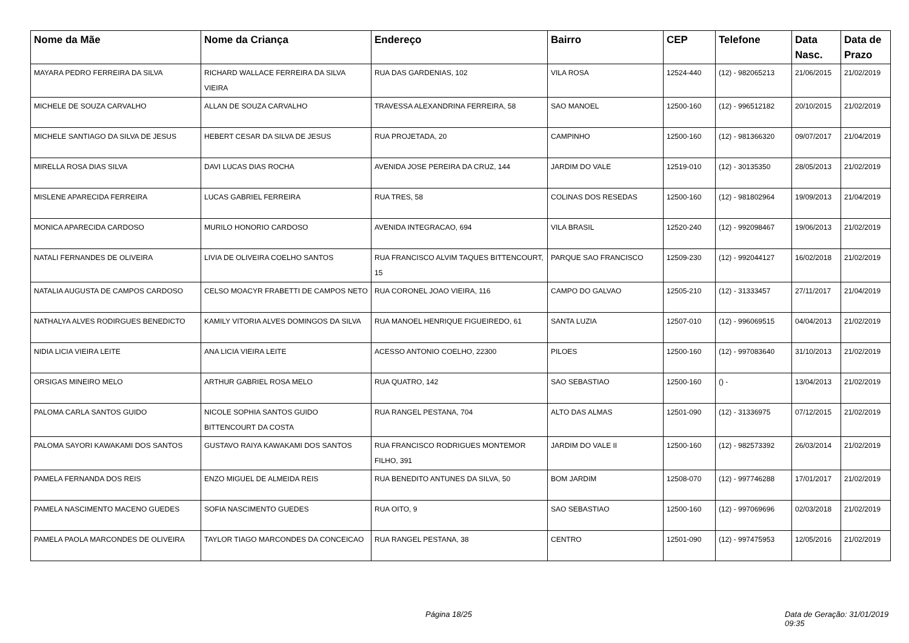| Nome da Mãe | Nome da Criança | Endereço | Bairro | CEP | Telefone | Data Nasc. | Data de Prazo |
| --- | --- | --- | --- | --- | --- | --- | --- |
| MAYARA PEDRO FERREIRA DA SILVA | RICHARD WALLACE FERREIRA DA SILVA VIEIRA | RUA DAS GARDENIAS, 102 | VILA ROSA | 12524-440 | (12) - 982065213 | 21/06/2015 | 21/02/2019 |
| MICHELE DE SOUZA CARVALHO | ALLAN DE SOUZA CARVALHO | TRAVESSA ALEXANDRINA FERREIRA, 58 | SAO MANOEL | 12500-160 | (12) - 996512182 | 20/10/2015 | 21/02/2019 |
| MICHELE SANTIAGO DA SILVA DE JESUS | HEBERT CESAR DA SILVA DE JESUS | RUA PROJETADA, 20 | CAMPINHO | 12500-160 | (12) - 981366320 | 09/07/2017 | 21/04/2019 |
| MIRELLA ROSA DIAS SILVA | DAVI LUCAS DIAS ROCHA | AVENIDA JOSE PEREIRA DA CRUZ, 144 | JARDIM DO VALE | 12519-010 | (12) - 30135350 | 28/05/2013 | 21/02/2019 |
| MISLENE APARECIDA FERREIRA | LUCAS GABRIEL FERREIRA | RUA TRES, 58 | COLINAS DOS RESEDAS | 12500-160 | (12) - 981802964 | 19/09/2013 | 21/04/2019 |
| MONICA APARECIDA CARDOSO | MURILO HONORIO CARDOSO | AVENIDA INTEGRACAO, 694 | VILA BRASIL | 12520-240 | (12) - 992098467 | 19/06/2013 | 21/02/2019 |
| NATALI FERNANDES DE OLIVEIRA | LIVIA DE OLIVEIRA COELHO SANTOS | RUA FRANCISCO ALVIM TAQUES BITTENCOURT, 15 | PARQUE SAO FRANCISCO | 12509-230 | (12) - 992044127 | 16/02/2018 | 21/02/2019 |
| NATALIA AUGUSTA DE CAMPOS CARDOSO | CELSO MOACYR FRABETTI DE CAMPOS NETO | RUA CORONEL JOAO VIEIRA, 116 | CAMPO DO GALVAO | 12505-210 | (12) - 31333457 | 27/11/2017 | 21/04/2019 |
| NATHALYA ALVES RODIRGUES BENEDICTO | KAMILY VITORIA ALVES DOMINGOS DA SILVA | RUA MANOEL HENRIQUE FIGUEIREDO, 61 | SANTA LUZIA | 12507-010 | (12) - 996069515 | 04/04/2013 | 21/02/2019 |
| NIDIA LICIA VIEIRA LEITE | ANA LICIA VIEIRA LEITE | ACESSO ANTONIO COELHO, 22300 | PILOES | 12500-160 | (12) - 997083640 | 31/10/2013 | 21/02/2019 |
| ORSIGAS MINEIRO MELO | ARTHUR GABRIEL ROSA MELO | RUA QUATRO, 142 | SAO SEBASTIAO | 12500-160 | () - | 13/04/2013 | 21/02/2019 |
| PALOMA CARLA SANTOS GUIDO | NICOLE SOPHIA SANTOS GUIDO BITTENCOURT DA COSTA | RUA RANGEL PESTANA, 704 | ALTO DAS ALMAS | 12501-090 | (12) - 31336975 | 07/12/2015 | 21/02/2019 |
| PALOMA SAYORI KAWAKAMI DOS SANTOS | GUSTAVO RAIYA KAWAKAMI DOS SANTOS | RUA FRANCISCO RODRIGUES MONTEMOR FILHO, 391 | JARDIM DO VALE II | 12500-160 | (12) - 982573392 | 26/03/2014 | 21/02/2019 |
| PAMELA FERNANDA DOS REIS | ENZO MIGUEL DE ALMEIDA REIS | RUA BENEDITO ANTUNES DA SILVA, 50 | BOM JARDIM | 12508-070 | (12) - 997746288 | 17/01/2017 | 21/02/2019 |
| PAMELA NASCIMENTO MACENO GUEDES | SOFIA NASCIMENTO GUEDES | RUA OITO, 9 | SAO SEBASTIAO | 12500-160 | (12) - 997069696 | 02/03/2018 | 21/02/2019 |
| PAMELA PAOLA MARCONDES DE OLIVEIRA | TAYLOR TIAGO MARCONDES DA CONCEICAO | RUA RANGEL PESTANA, 38 | CENTRO | 12501-090 | (12) - 997475953 | 12/05/2016 | 21/02/2019 |
Página 18/25 Data de Geração: 31/01/2019 09:35